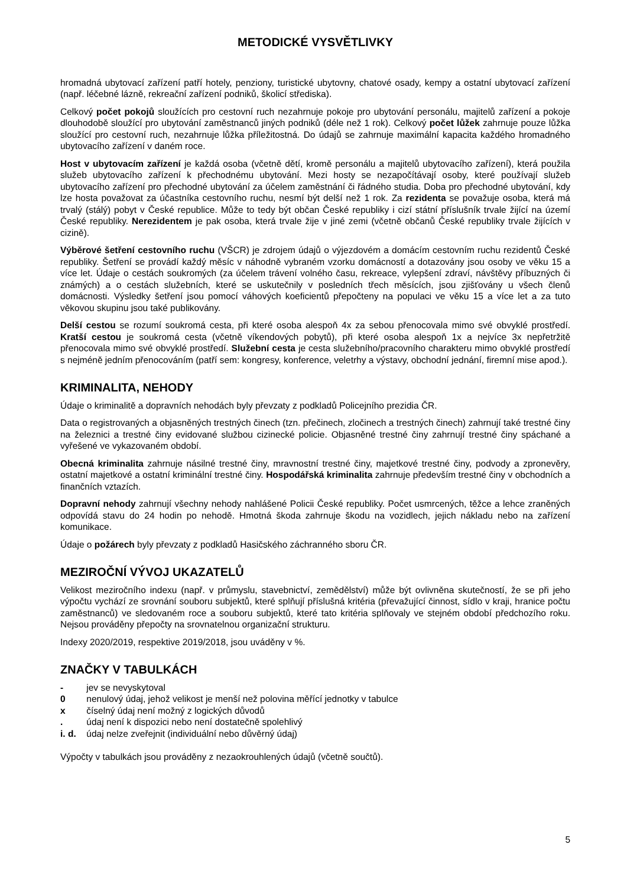METODICKÉ VYSVĚTLIVKY
hromadná ubytovací zařízení patří hotely, penziony, turistické ubytovny, chatové osady, kempy a ostatní ubytovací zařízení (např. léčebné lázně, rekreační zařízení podniků, školicí střediska).
Celkový počet pokojů sloužících pro cestovní ruch nezahrnuje pokoje pro ubytování personálu, majitelů zařízení a pokoje dlouhodobě sloužící pro ubytování zaměstnanců jiných podniků (déle než 1 rok). Celkový počet lůžek zahrnuje pouze lůžka sloužící pro cestovní ruch, nezahrnuje lůžka příležitostná. Do údajů se zahrnuje maximální kapacita každého hromadného ubytovacího zařízení v daném roce.
Host v ubytovacím zařízení je každá osoba (včetně dětí, kromě personálu a majitelů ubytovacího zařízení), která použila služeb ubytovacího zařízení k přechodnému ubytování. Mezi hosty se nezapočítávají osoby, které používají služeb ubytovacího zařízení pro přechodné ubytování za účelem zaměstnání či řádného studia. Doba pro přechodné ubytování, kdy lze hosta považovat za účastníka cestovního ruchu, nesmí být delší než 1 rok. Za rezidenta se považuje osoba, která má trvalý (stálý) pobyt v České republice. Může to tedy být občan České republiky i cizí státní příslušník trvale žijící na území České republiky. Nerezidentem je pak osoba, která trvale žije v jiné zemi (včetně občanů České republiky trvale žijících v cizině).
Výběrové šetření cestovního ruchu (VŠCR) je zdrojem údajů o výjezdovém a domácím cestovním ruchu rezidentů České republiky. Šetření se provádí každý měsíc v náhodně vybraném vzorku domácností a dotazovány jsou osoby ve věku 15 a více let. Údaje o cestách soukromých (za účelem trávení volného času, rekreace, vylepšení zdraví, návštěvy příbuzných či známých) a o cestách služebních, které se uskutečnily v posledních třech měsících, jsou zjišťovány u všech členů domácnosti. Výsledky šetření jsou pomocí váhových koeficientů přepočteny na populaci ve věku 15 a více let a za tuto věkovou skupinu jsou také publikovány.
Delší cestou se rozumí soukromá cesta, při které osoba alespoň 4x za sebou přenocovala mimo své obvyklé prostředí. Kratší cestou je soukromá cesta (včetně víkendových pobytů), při které osoba alespoň 1x a nejvíce 3x nepřetržitě přenocovala mimo své obvyklé prostředí. Služební cesta je cesta služebního/pracovního charakteru mimo obvyklé prostředí s nejméně jedním přenocováním (patří sem: kongresy, konference, veletrhy a výstavy, obchodní jednání, firemní mise apod.).
KRIMINALITA, NEHODY
Údaje o kriminalitě a dopravních nehodách byly převzaty z podkladů Policejního prezidia ČR.
Data o registrovaných a objasněných trestných činech (tzn. přečinech, zločinech a trestných činech) zahrnují také trestné činy na železnici a trestné činy evidované službou cizinecké policie. Objasněné trestné činy zahrnují trestné činy spáchané a vyřešené ve vykazovaném období.
Obecná kriminalita zahrnuje násilné trestné činy, mravnostní trestné činy, majetkové trestné činy, podvody a zpronevěry, ostatní majetkové a ostatní kriminální trestné činy. Hospodářská kriminalita zahrnuje především trestné činy v obchodních a finančních vztazích.
Dopravní nehody zahrnují všechny nehody nahlášené Policii České republiky. Počet usmrcených, těžce a lehce zraněných odpovídá stavu do 24 hodin po nehodě. Hmotná škoda zahrnuje škodu na vozidlech, jejich nákladu nebo na zařízení komunikace.
Údaje o požárech byly převzaty z podkladů Hasičského záchranného sboru ČR.
MEZIROČNÍ VÝVOJ UKAZATELŮ
Velikost meziročního indexu (např. v průmyslu, stavebnictví, zemědělství) může být ovlivněna skutečností, že se při jeho výpočtu vychází ze srovnání souboru subjektů, které splňují příslušná kritéria (převažující činnost, sídlo v kraji, hranice počtu zaměstnanců) ve sledovaném roce a souboru subjektů, které tato kritéria splňovaly ve stejném období předchozího roku. Nejsou prováděny přepočty na srovnatelnou organizační strukturu.
Indexy 2020/2019, respektive 2019/2018, jsou uváděny v %.
ZNAČKY V TABULKÁCH
- jev se nevyskytoval
0 nenulový údaj, jehož velikost je menší než polovina měřící jednotky v tabulce
x číselný údaj není možný z logických důvodů
. údaj není k dispozici nebo není dostatečně spolehlivý
i. d. údaj nelze zveřejnit (individuální nebo důvěrný údaj)
Výpočty v tabulkách jsou prováděny z nezaokrouhlených údajů (včetně součtů).
5